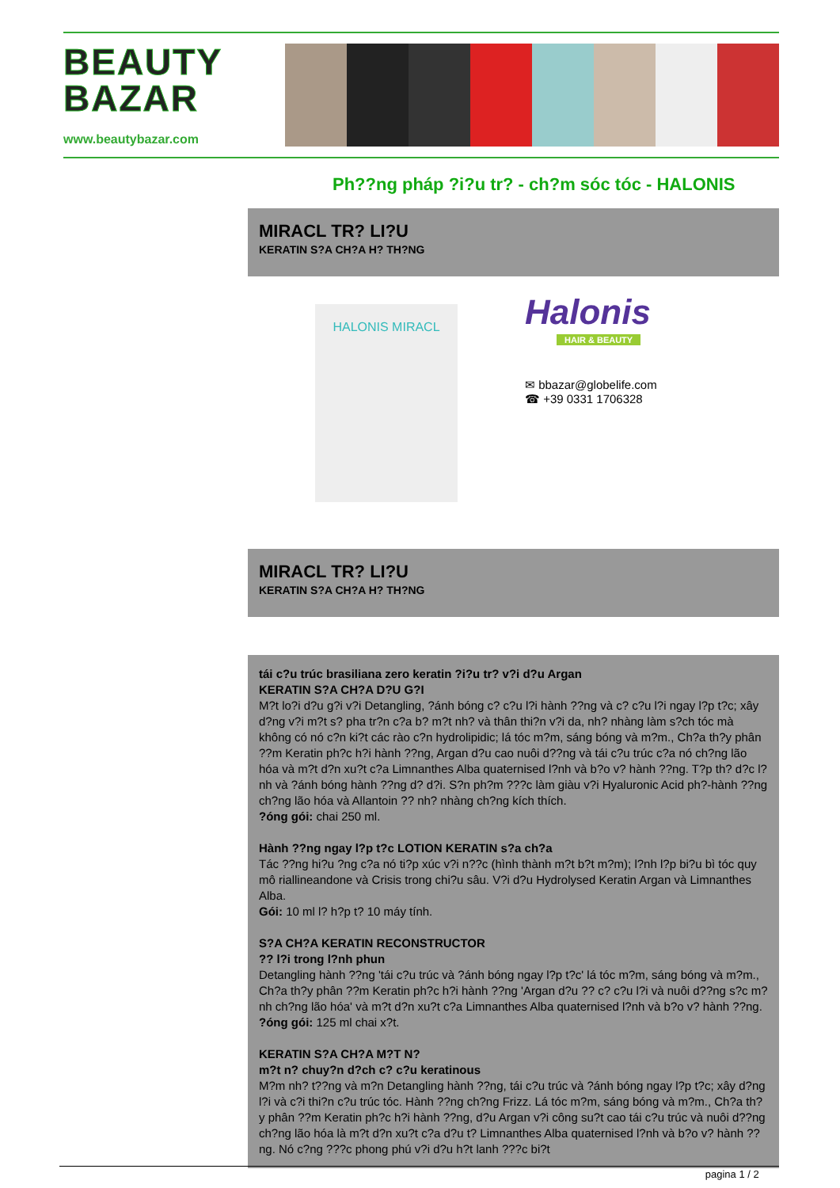BEAUTY
BAZAR
www.beautybazar.com
Ph??ng pháp ?i?u tr? - ch?m sóc tóc - HALONIS
MIRACL TR? LI?U
KERATIN S?A CH?A H? TH?NG
HALONIS MIRACL
Halonis
HAIR & BEAUTY
✉ bbazar@globelife.com
☎ +39 0331 1706328
MIRACL TR? LI?U
KERATIN S?A CH?A H? TH?NG
tái c?u trúc brasiliana zero keratin ?i?u tr? v?i d?u Argan
KERATIN S?A CH?A D?U G?I
M?t lo?i d?u g?i v?i Detangling, ?ánh bóng c? c?u l?i hành ??ng và c? c?u l?i ngay l?p t?c; xây d?ng v?i m?t s? pha tr?n c?a b? m?t nh? và thân thi?n v?i da, nh? nhàng làm s?ch tóc mà không có nó c?n ki?t các rào c?n hydrolipidic; lá tóc m?m, sáng bóng và m?m., Ch?a th?y phân ??m Keratin ph?c h?i hành ??ng, Argan d?u cao nuôi d??ng và tái c?u trúc c?a nó ch?ng lão hóa và m?t d?n xu?t c?a Limnanthes Alba quaternised l?nh và b?o v? hành ??ng. T?p th? d?c l?nh và ?ánh bóng hành ??ng d? d?i. S?n ph?m ???c làm giàu v?i Hyaluronic Acid ph?-hành ??ng ch?ng lão hóa và Allantoin ?? nh? nhàng ch?ng kích thích.
?óng gói: chai 250 ml.
Hành ??ng ngay l?p t?c LOTION KERATIN s?a ch?a
Tác ??ng hi?u ?ng c?a nó ti?p xúc v?i n??c (hình thành m?t b?t m?m); l?nh l?p bi?u bì tóc quy mô riallineandone và Crisis trong chi?u sâu. V?i d?u Hydrolysed Keratin Argan và Limnanthes Alba.
Gói: 10 ml l? h?p t? 10 máy tính.
S?A CH?A KERATIN RECONSTRUCTOR
?? l?i trong l?nh phun
Detangling hành ??ng 'tái c?u trúc và ?ánh bóng ngay l?p t?c' lá tóc m?m, sáng bóng và m?m., Ch?a th?y phân ??m Keratin ph?c h?i hành ??ng 'Argan d?u ?? c? c?u l?i và nuôi d??ng s?c m?nh ch?ng lão hóa' và m?t d?n xu?t c?a Limnanthes Alba quaternised l?nh và b?o v? hành ??ng.
?óng gói: 125 ml chai x?t.
KERATIN S?A CH?A M?T N?
m?t n? chuy?n d?ch c? c?u keratinous
M?m nh? t??ng và m?n Detangling hành ??ng, tái c?u trúc và ?ánh bóng ngay l?p t?c; xây d?ng l?i và c?i thi?n c?u trúc tóc. Hành ??ng ch?ng Frizz. Lá tóc m?m, sáng bóng và m?m., Ch?a th?y phân ??m Keratin ph?c h?i hành ??ng, d?u Argan v?i công su?t cao tái c?u trúc và nuôi d??ng ch?ng lão hóa là m?t d?n xu?t c?a d?u t? Limnanthes Alba quaternised l?nh và b?o v? hành ??ng. Nó c?ng ???c phong phú v?i d?u h?t lanh ???c bi?t
pagina 1 / 2